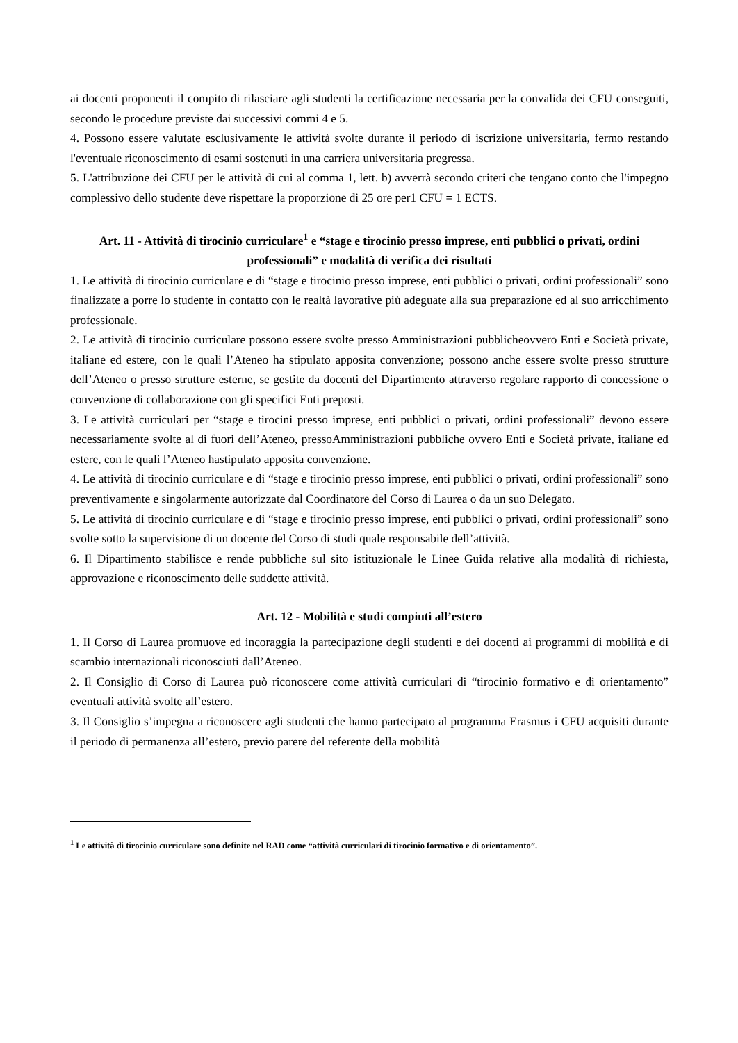ai docenti proponenti il compito di rilasciare agli studenti la certificazione necessaria per la convalida dei CFU conseguiti, secondo le procedure previste dai successivi commi 4 e 5.
4. Possono essere valutate esclusivamente le attività svolte durante il periodo di iscrizione universitaria, fermo restando l'eventuale riconoscimento di esami sostenuti in una carriera universitaria pregressa.
5. L'attribuzione dei CFU per le attività di cui al comma 1, lett. b) avverrà secondo criteri che tengano conto che l'impegno complessivo dello studente deve rispettare la proporzione di 25 ore per1 CFU = 1 ECTS.
Art. 11 - Attività di tirocinio curriculare<sup>1</sup> e “stage e tirocinio presso imprese, enti pubblici o privati, ordini professionali” e modalità di verifica dei risultati
1. Le attività di tirocinio curriculare e di “stage e tirocinio presso imprese, enti pubblici o privati, ordini professionali” sono finalizzate a porre lo studente in contatto con le realtà lavorative più adeguate alla sua preparazione ed al suo arricchimento professionale.
2. Le attività di tirocinio curriculare possono essere svolte presso Amministrazioni pubblicheovvero Enti e Società private, italiane ed estere, con le quali l’Ateneo ha stipulato apposita convenzione; possono anche essere svolte presso strutture dell’Ateneo o presso strutture esterne, se gestite da docenti del Dipartimento attraverso regolare rapporto di concessione o convenzione di collaborazione con gli specifici Enti preposti.
3. Le attività curriculari per “stage e tirocini presso imprese, enti pubblici o privati, ordini professionali” devono essere necessariamente svolte al di fuori dell’Ateneo, pressoAmministrazioni pubbliche ovvero Enti e Società private, italiane ed estere, con le quali l’Ateneo hastipulato apposita convenzione.
4. Le attività di tirocinio curriculare e di “stage e tirocinio presso imprese, enti pubblici o privati, ordini professionali” sono preventivamente e singolarmente autorizzate dal Coordinatore del Corso di Laurea o da un suo Delegato.
5. Le attività di tirocinio curriculare e di “stage e tirocinio presso imprese, enti pubblici o privati, ordini professionali” sono svolte sotto la supervisione di un docente del Corso di studi quale responsabile dell’attività.
6. Il Dipartimento stabilisce e rende pubbliche sul sito istituzionale le Linee Guida relative alla modalità di richiesta, approvazione e riconoscimento delle suddette attività.
Art. 12 - Mobilità e studi compiuti all’estero
1. Il Corso di Laurea promuove ed incoraggia la partecipazione degli studenti e dei docenti ai programmi di mobilità e di scambio internazionali riconosciuti dall’Ateneo.
2. Il Consiglio di Corso di Laurea può riconoscere come attività curriculari di “tirocinio formativo e di orientamento” eventuali attività svolte all’estero.
3. Il Consiglio s’impegna a riconoscere agli studenti che hanno partecipato al programma Erasmus i CFU acquisiti durante il periodo di permanenza all’estero, previo parere del referente della mobilità
<sup>1</sup> Le attività di tirocinio curriculare sono definite nel RAD come “attività curriculari di tirocinio formativo e di orientamento”.